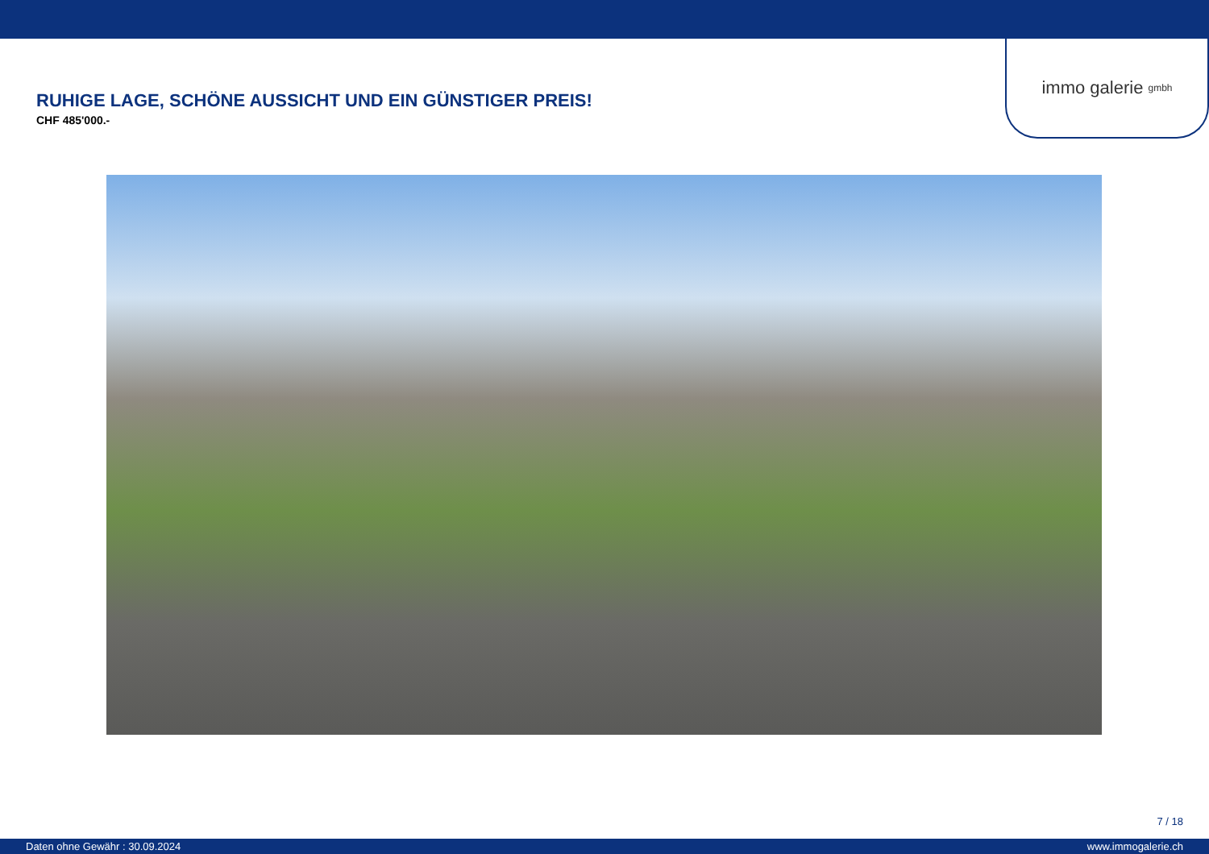immo galerie gmbh
RUHIGE LAGE, SCHÖNE AUSSICHT UND EIN GÜNSTIGER PREIS!
CHF 485'000.-
7 / 18
Daten ohne Gewähr : 30.09.2024 www.immogalerie.ch